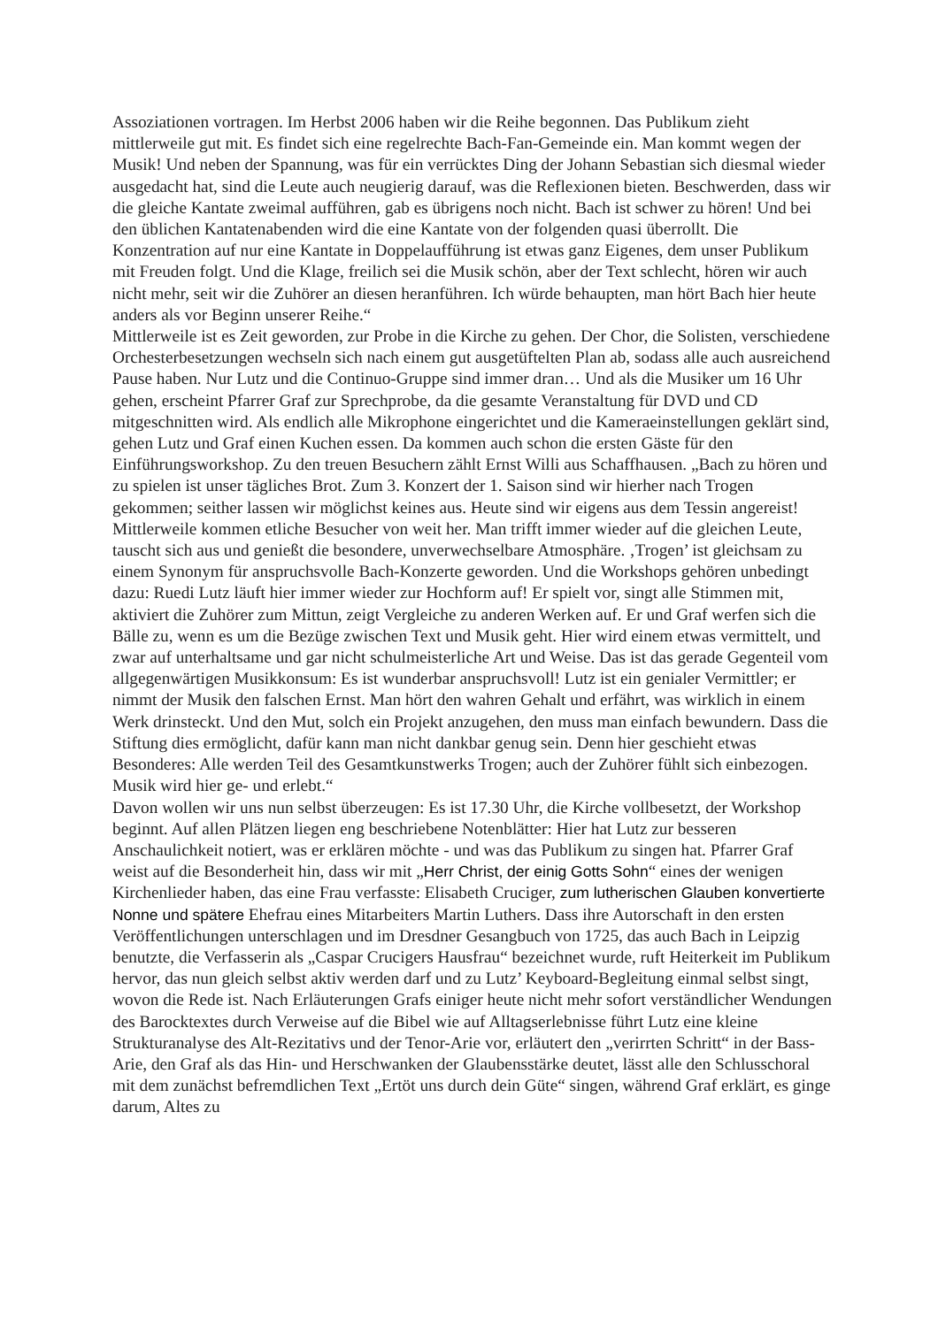Assoziationen vortragen. Im Herbst 2006 haben wir die Reihe begonnen. Das Publikum zieht mittlerweile gut mit. Es findet sich eine regelrechte Bach-Fan-Gemeinde ein. Man kommt wegen der Musik! Und neben der Spannung, was für ein verrücktes Ding der Johann Sebastian sich diesmal wieder ausgedacht hat, sind die Leute auch neugierig darauf, was die Reflexionen bieten. Beschwerden, dass wir die gleiche Kantate zweimal aufführen, gab es übrigens noch nicht. Bach ist schwer zu hören! Und bei den üblichen Kantatenabenden wird die eine Kantate von der folgenden quasi überrollt. Die Konzentration auf nur eine Kantate in Doppelaufführung ist etwas ganz Eigenes, dem unser Publikum mit Freuden folgt. Und die Klage, freilich sei die Musik schön, aber der Text schlecht, hören wir auch nicht mehr, seit wir die Zuhörer an diesen heranführen. Ich würde behaupten, man hört Bach hier heute anders als vor Beginn unserer Reihe.“
Mittlerweile ist es Zeit geworden, zur Probe in die Kirche zu gehen. Der Chor, die Solisten, verschiedene Orchesterbesetzungen wechseln sich nach einem gut ausgetüftelten Plan ab, sodass alle auch ausreichend Pause haben. Nur Lutz und die Continuo-Gruppe sind immer dran… Und als die Musiker um 16 Uhr gehen, erscheint Pfarrer Graf zur Sprechprobe, da die gesamte Veranstaltung für DVD und CD mitgeschnitten wird. Als endlich alle Mikrophone eingerichtet und die Kameraeinstellungen geklärt sind, gehen Lutz und Graf einen Kuchen essen. Da kommen auch schon die ersten Gäste für den Einführungsworkshop. Zu den treuen Besuchern zählt Ernst Willi aus Schaffhausen. „Bach zu hören und zu spielen ist unser tägliches Brot. Zum 3. Konzert der 1. Saison sind wir hierher nach Trogen gekommen; seither lassen wir möglichst keines aus. Heute sind wir eigens aus dem Tessin angereist! Mittlerweile kommen etliche Besucher von weit her. Man trifft immer wieder auf die gleichen Leute, tauscht sich aus und genießt die besondere, unverwechselbare Atmosphäre. ‚Trogen’ ist gleichsam zu einem Synonym für anspruchsvolle Bach-Konzerte geworden. Und die Workshops gehören unbedingt dazu: Ruedi Lutz läuft hier immer wieder zur Hochform auf! Er spielt vor, singt alle Stimmen mit, aktiviert die Zuhörer zum Mittun, zeigt Vergleiche zu anderen Werken auf. Er und Graf werfen sich die Bälle zu, wenn es um die Bezüge zwischen Text und Musik geht. Hier wird einem etwas vermittelt, und zwar auf unterhaltsame und gar nicht schulmeisterliche Art und Weise. Das ist das gerade Gegenteil vom allgegenwärtigen Musikkonsum: Es ist wunderbar anspruchsvoll! Lutz ist ein genialer Vermittler; er nimmt der Musik den falschen Ernst. Man hört den wahren Gehalt und erfährt, was wirklich in einem Werk drinsteckt. Und den Mut, solch ein Projekt anzugehen, den muss man einfach bewundern. Dass die Stiftung dies ermöglicht, dafür kann man nicht dankbar genug sein. Denn hier geschieht etwas Besonderes: Alle werden Teil des Gesamtkunstwerks Trogen; auch der Zuhörer fühlt sich einbezogen. Musik wird hier ge- und erlebt.“
Davon wollen wir uns nun selbst überzeugen: Es ist 17.30 Uhr, die Kirche vollbesetzt, der Workshop beginnt. Auf allen Plätzen liegen eng beschriebene Notenblätter: Hier hat Lutz zur besseren Anschaulichkeit notiert, was er erklären möchte - und was das Publikum zu singen hat. Pfarrer Graf weist auf die Besonderheit hin, dass wir mit „Herr Christ, der einig Gotts Sohn“ eines der wenigen Kirchenlieder haben, das eine Frau verfasste: Elisabeth Cruciger, zum lutherischen Glauben konvertierte Nonne und spätere Ehefrau eines Mitarbeiters Martin Luthers. Dass ihre Autorschaft in den ersten Veröffentlichungen unterschlagen und im Dresdner Gesangbuch von 1725, das auch Bach in Leipzig benutzte, die Verfasserin als „Caspar Crucigers Hausfrau“ bezeichnet wurde, ruft Heiterkeit im Publikum hervor, das nun gleich selbst aktiv werden darf und zu Lutz’ Keyboard-Begleitung einmal selbst singt, wovon die Rede ist. Nach Erläuterungen Grafs einiger heute nicht mehr sofort verständlicher Wendungen des Barocktextes durch Verweise auf die Bibel wie auf Alltagserlebnisse führt Lutz eine kleine Strukturanalyse des Alt-Rezitativs und der Tenor-Arie vor, erläutert den „verirrten Schritt“ in der Bass-Arie, den Graf als das Hin- und Herschwanken der Glaubensstärke deutet, lässt alle den Schlusschoral mit dem zunächst befremdlichen Text „Ertöt uns durch dein Güte“ singen, während Graf erklärt, es ginge darum, Altes zu